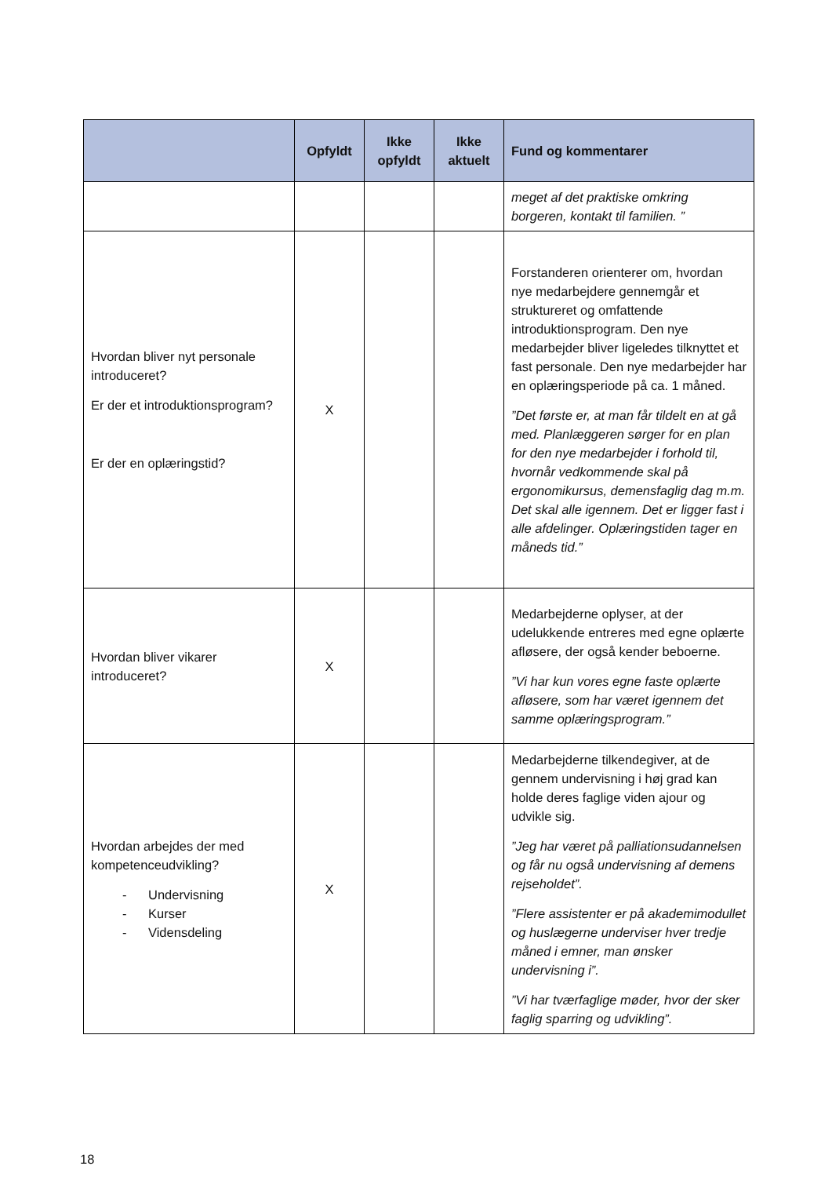| | Opfyldt | Ikke opfyldt | Ikke aktuelt | Fund og kommentarer |
| --- | --- | --- | --- | --- |
| | | | | meget af det praktiske omkring borgeren, kontakt til familien. ” |
| Hvordan bliver nyt personale introduceret? Er der et introduktionsprogram? Er der en oplæringstid? | X | | | Forstanderen orienterer om, hvordan nye medarbejdere gennemgår et struktureret og omfattende introduktionsprogram. Den nye medarbejder bliver ligeledes tilknyttet et fast personale. Den nye medarbejder har en oplæringsperiode på ca. 1 måned. ”Det første er, at man får tildelt en at gå med. Planlæggeren sørger for en plan for den nye medarbejder i forhold til, hvornår vedkommende skal på ergonomikursus, demensfaglig dag m.m. Det skal alle igennem. Det er ligger fast i alle afdelinger. Oplæringstiden tager en måneds tid.” |
| Hvordan bliver vikarer introduceret? | X | | | Medarbejderne oplyser, at der udelukkende entreres med egne oplærte afløsere, der også kender beboerne. ”Vi har kun vores egne faste oplærte afløsere, som har været igennem det samme oplæringsprogram.” |
| Hvordan arbejdes der med kompetenceudvikling? - Undervisning - Kurser - Vidensdeling | X | | | Medarbejderne tilkendegiver, at de gennem undervisning i høj grad kan holde deres faglige viden ajour og udvikle sig. ”Jeg har været på palliationsudannelsen og får nu også undervisning af demens rejseholdet”. ”Flere assistenter er på akademimodullet og huslægerne underviser hver tredje måned i emner, man ønsker undervisning i”. ”Vi har tværfaglige møder, hvor der sker faglig sparring og udvikling”. |
18